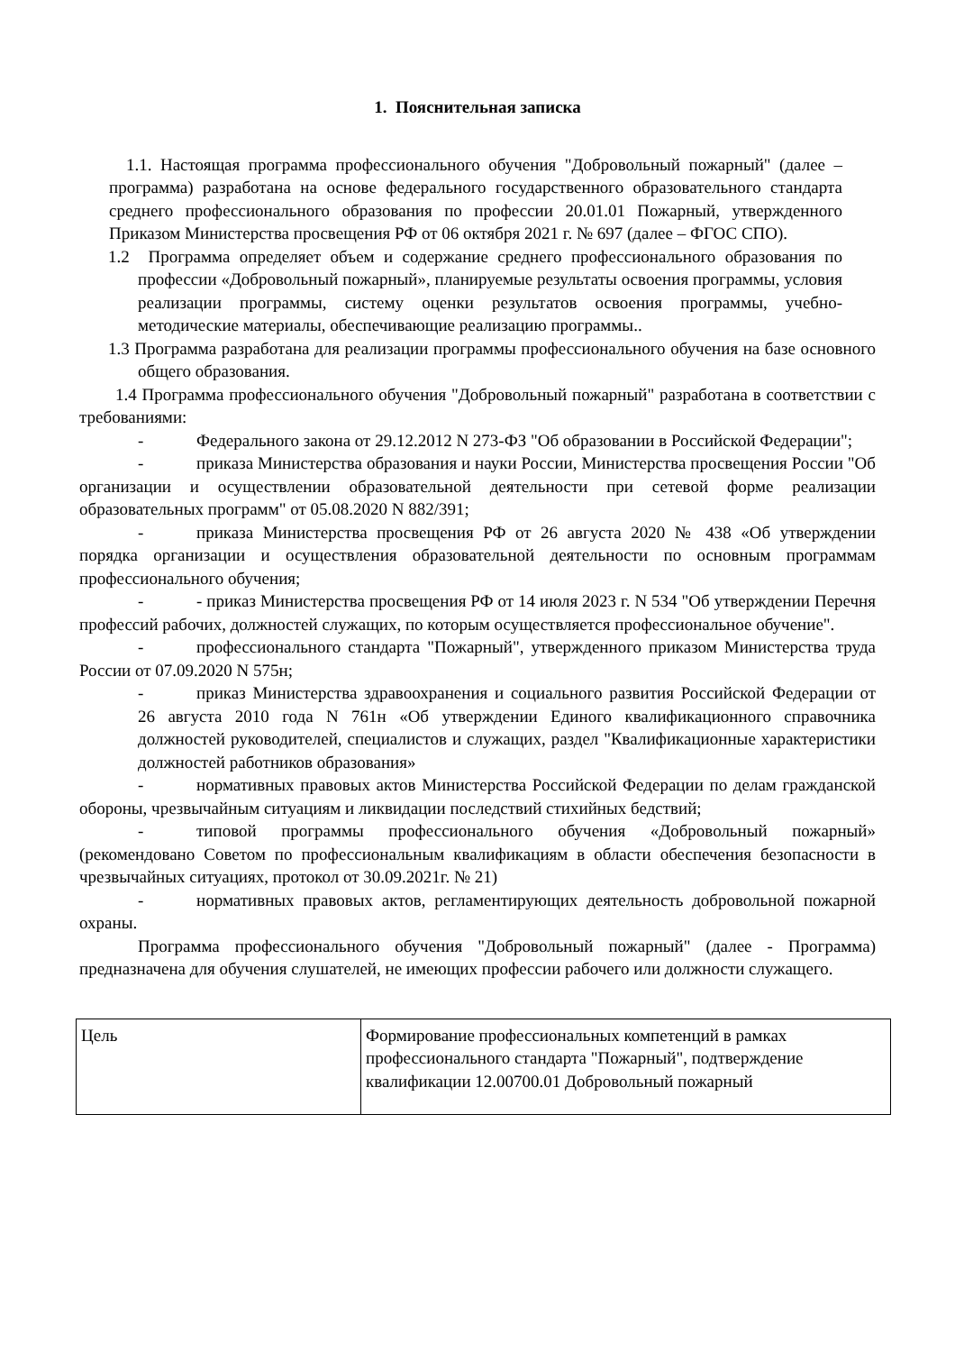1. Пояснительная записка
1.1. Настоящая программа профессионального обучения "Добровольный пожарный" (далее – программа) разработана на основе федерального государственного образовательного стандарта среднего профессионального образования по профессии 20.01.01 Пожарный, утвержденного Приказом Министерства просвещения РФ от 06 октября 2021 г. № 697 (далее – ФГОС СПО).
1.2 Программа определяет объем и содержание среднего профессионального образования по профессии «Добровольный пожарный», планируемые результаты освоения программы, условия реализации программы, систему оценки результатов освоения программы, учебно-методические материалы, обеспечивающие реализацию программы..
1.3 Программа разработана для реализации программы профессионального обучения на базе основного общего образования.
1.4 Программа профессионального обучения "Добровольный пожарный" разработана в соответствии с требованиями:
- Федерального закона от 29.12.2012 N 273-ФЗ "Об образовании в Российской Федерации";
- приказа Министерства образования и науки России, Министерства просвещения России "Об организации и осуществлении образовательной деятельности при сетевой форме реализации образовательных программ" от 05.08.2020 N 882/391;
- приказа Министерства просвещения РФ от 26 августа 2020 № 438 «Об утверждении порядка организации и осуществления образовательной деятельности по основным программам профессионального обучения;
- - приказ Министерства просвещения РФ от 14 июля 2023 г. N 534 "Об утверждении Перечня профессий рабочих, должностей служащих, по которым осуществляется профессиональное обучение".
- профессионального стандарта "Пожарный", утвержденного приказом Министерства труда России от 07.09.2020 N 575н;
- приказ Министерства здравоохранения и социального развития Российской Федерации от 26 августа 2010 года N 761н «Об утверждении Единого квалификационного справочника должностей руководителей, специалистов и служащих, раздел "Квалификационные характеристики должностей работников образования»
- нормативных правовых актов Министерства Российской Федерации по делам гражданской обороны, чрезвычайным ситуациям и ликвидации последствий стихийных бедствий;
- типовой программы профессионального обучения «Добровольный пожарный» (рекомендовано Советом по профессиональным квалификациям в области обеспечения безопасности в чрезвычайных ситуациях, протокол от 30.09.2021г. № 21)
- нормативных правовых актов, регламентирующих деятельность добровольной пожарной охраны.
Программа профессионального обучения "Добровольный пожарный" (далее - Программа) предназначена для обучения слушателей, не имеющих профессии рабочего или должности служащего.
| Цель | Формирование профессиональных компетенций в рамках профессионального стандарта "Пожарный", подтверждение квалификации 12.00700.01 Добровольный пожарный |